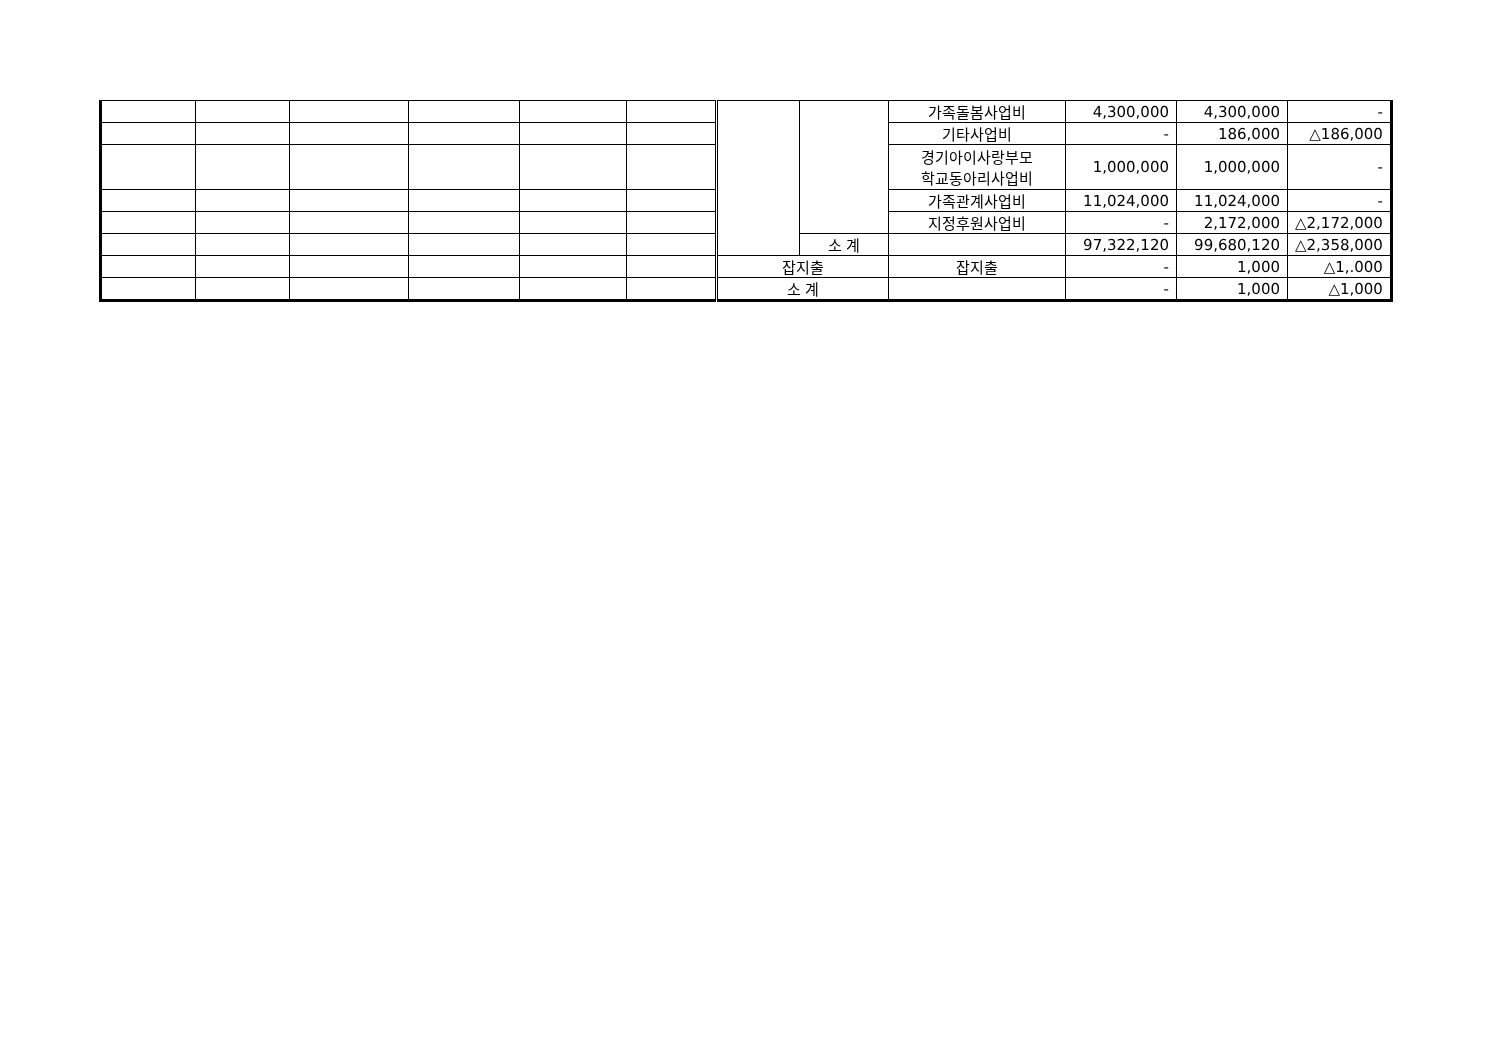| | | | | | | | | 가족돌봄사업비 | 4,300,000 | 4,300,000 | - |
| | | | | | | | | 기타사업비 | - | 186,000 | △186,000 |
| | | | | | | | | 경기아이사랑부모 학교동아리사업비 | 1,000,000 | 1,000,000 | - |
| | | | | | | | | 가족관계사업비 | 11,024,000 | 11,024,000 | - |
| | | | | | | | | 지정후원사업비 | - | 2,172,000 | △2,172,000 |
| | | | | | | | 소 계 | | 97,322,120 | 99,680,120 | △2,358,000 |
| | | | | | | 잡지출 | | 잡지출 | - | 1,000 | △1,.000 |
| | | | | | | 소 계 | | | - | 1,000 | △1,000 |